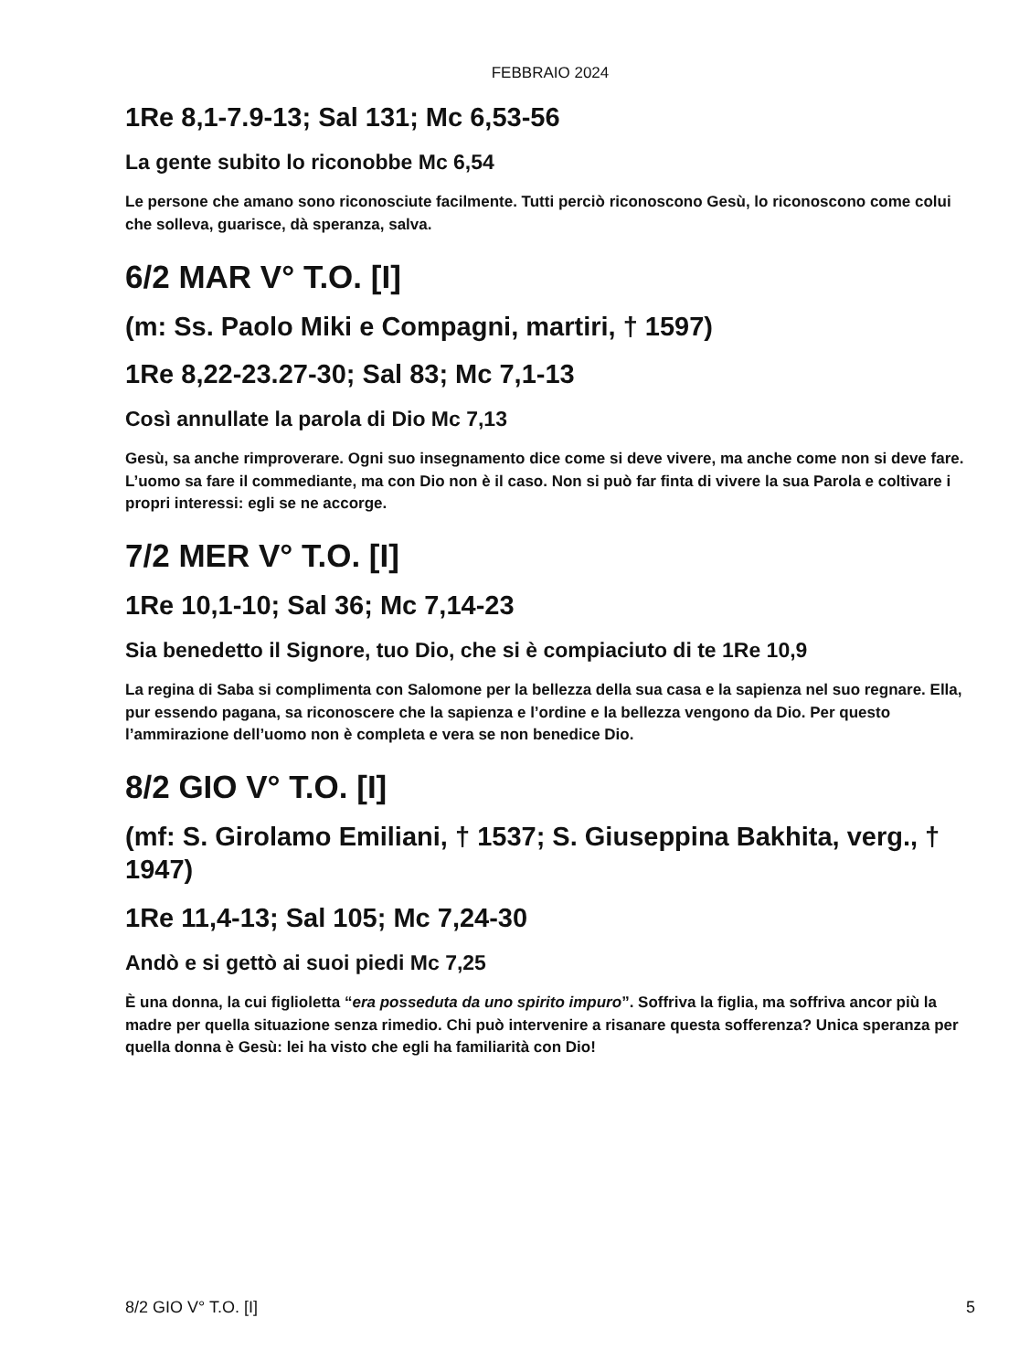FEBBRAIO 2024
1Re 8,1-7.9-13; Sal 131; Mc 6,53-56
La gente subito lo riconobbe Mc 6,54
Le persone che amano sono riconosciute facilmente. Tutti perciò riconoscono Gesù, lo riconoscono come colui che solleva, guarisce, dà speranza, salva.
6/2 MAR V° T.O. [I]
(m: Ss. Paolo Miki e Compagni, martiri, † 1597)
1Re 8,22-23.27-30; Sal 83; Mc 7,1-13
Così annullate la parola di Dio Mc 7,13
Gesù, sa anche rimproverare. Ogni suo insegnamento dice come si deve vivere, ma anche come non si deve fare. L’uomo sa fare il commediante, ma con Dio non è il caso. Non si può far finta di vivere la sua Parola e coltivare i propri interessi: egli se ne accorge.
7/2 MER V° T.O. [I]
1Re 10,1-10; Sal 36; Mc 7,14-23
Sia benedetto il Signore, tuo Dio, che si è compiaciuto di te 1Re 10,9
La regina di Saba si complimenta con Salomone per la bellezza della sua casa e la sapienza nel suo regnare. Ella, pur essendo pagana, sa riconoscere che la sapienza e l’ordine e la bellezza vengono da Dio. Per questo l’ammirazione dell’uomo non è completa e vera se non benedice Dio.
8/2 GIO V° T.O. [I]
(mf: S. Girolamo Emiliani, † 1537; S. Giuseppina Bakhita, verg., † 1947)
1Re 11,4-13; Sal 105; Mc 7,24-30
Andò e si gettò ai suoi piedi Mc 7,25
È una donna, la cui figlioletta “era posseduta da uno spirito impuro”. Soffriva la figlia, ma soffriva ancor più la madre per quella situazione senza rimedio. Chi può intervenire a risanare questa sofferenza? Unica speranza per quella donna è Gesù: lei ha visto che egli ha familiarità con Dio!
8/2 GIO V° T.O. [I] 5